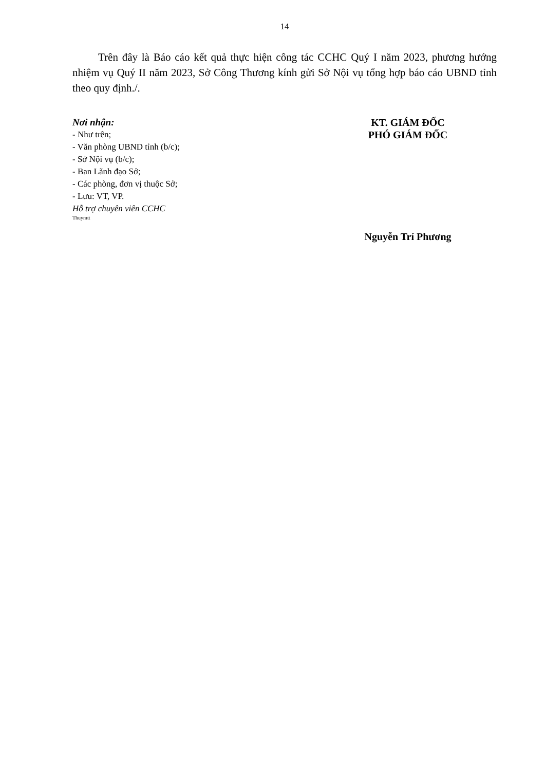14
Trên đây là Báo cáo kết quả thực hiện công tác CCHC Quý I năm 2023, phương hướng nhiệm vụ Quý II năm 2023, Sở Công Thương kính gửi Sở Nội vụ tổng hợp báo cáo UBND tỉnh theo quy định./.
Nơi nhận:
- Như trên;
- Văn phòng UBND tỉnh (b/c);
- Sở Nội vụ (b/c);
- Ban Lãnh đạo Sở;
- Các phòng, đơn vị thuộc Sở;
- Lưu: VT, VP.
Hỗ trợ chuyên viên CCHC
Thuymtt
KT. GIÁM ĐỐC
PHÓ GIÁM ĐỐC
Nguyễn Trí Phương